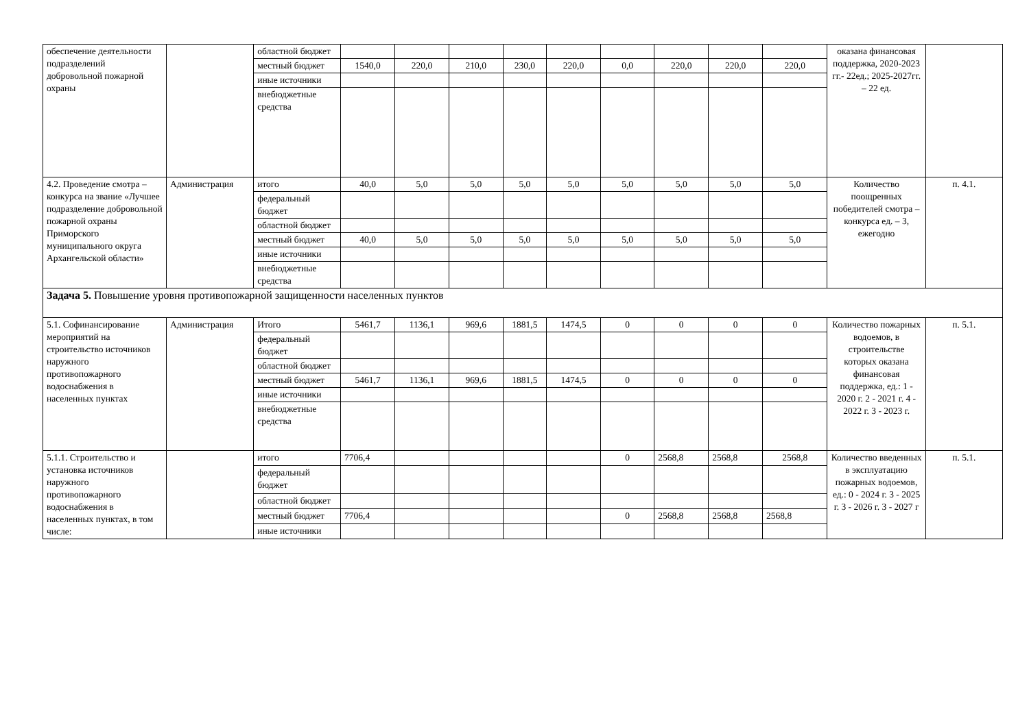| обеспечение деятельности подразделений добровольной пожарной охраны | | областной бюджет | | | | | | | | | | оказана финансовая поддержка, 2020-2023 гг.- 22ед.; 2025-2027гг. – 22 ед. | |
| | | местный бюджет | 1540,0 | 220,0 | 210,0 | 230,0 | 220,0 | 0,0 | 220,0 | 220,0 | 220,0 | | |
| | | иные источники | | | | | | | | | | | |
| | | внебюджетные средства | | | | | | | | | | | |
| 4.2. Проведение смотра – конкурса на звание «Лучшее подразделение добровольной пожарной охраны Приморского муниципального округа Архангельской области» | Администрация | итого | 40,0 | 5,0 | 5,0 | 5,0 | 5,0 | 5,0 | 5,0 | 5,0 | 5,0 | Количество поощренных победителей смотра – конкурса ед. – 3, ежегодно | п. 4.1. |
| | | федеральный бюджет | | | | | | | | | | | |
| | | областной бюджет | | | | | | | | | | | |
| | | местный бюджет | 40,0 | 5,0 | 5,0 | 5,0 | 5,0 | 5,0 | 5,0 | 5,0 | 5,0 | | |
| | | иные источники | | | | | | | | | | | |
| | | внебюджетные средства | | | | | | | | | | | |
| Задача 5. Повышение уровня противопожарной защищенности населенных пунктов | | | | | | | | | | | | | |
| 5.1. Софинансирование мероприятий на строительство источников наружного противопожарного водоснабжения в населенных пунктах | Администрация | Итого | 5461,7 | 1136,1 | 969,6 | 1881,5 | 1474,5 | 0 | 0 | 0 | 0 | Количество пожарных водоемов, в строительстве которых оказана финансовая поддержка, ед.: 1 - 2020 г. 2 - 2021 г. 4 - 2022 г. 3 - 2023 г. | п. 5.1. |
| | | федеральный бюджет | | | | | | | | | | | |
| | | областной бюджет | | | | | | | | | | | |
| | | местный бюджет | 5461,7 | 1136,1 | 969,6 | 1881,5 | 1474,5 | 0 | 0 | 0 | 0 | | |
| | | иные источники | | | | | | | | | | | |
| | | внебюджетные средства | | | | | | | | | | | |
| 5.1.1. Строительство и установка источников наружного противопожарного водоснабжения в населенных пунктах, в том числе: | | итого | 7706,4 | | | | | 0 | 2568,8 | 2568,8 | 2568,8 | Количество введенных в эксплуатацию пожарных водоемов, ед.: 0 - 2024 г. 3 - 2025 г. 3 - 2026 г. 3 - 2027 г | п. 5.1. |
| | | федеральный бюджет | | | | | | | | | | | |
| | | областной бюджет | | | | | | | | | | | |
| | | местный бюджет | 7706,4 | | | | | 0 | 2568,8 | 2568,8 | 2568,8 | | |
| | | иные источники | | | | | | | | | | | |